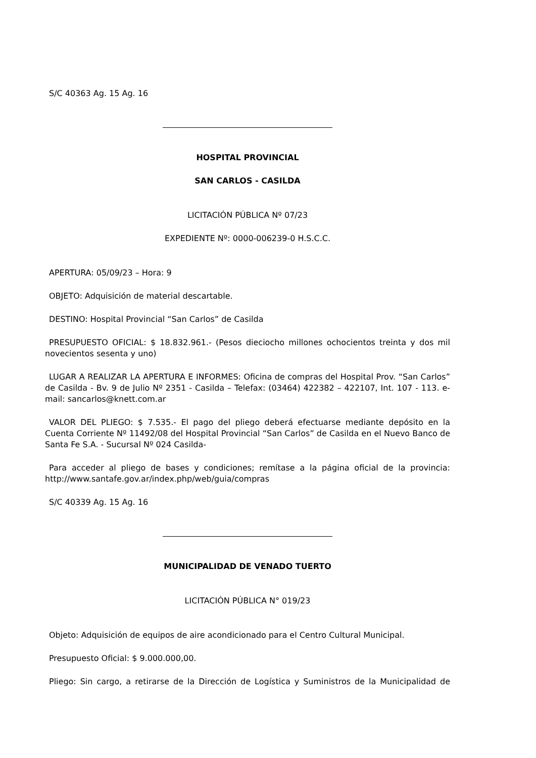S/C 40363 Ag. 15 Ag. 16
HOSPITAL PROVINCIAL
SAN CARLOS - CASILDA
LICITACIÓN PÚBLICA Nº 07/23
EXPEDIENTE Nº: 0000-006239-0 H.S.C.C.
APERTURA: 05/09/23 – Hora: 9
OBJETO: Adquisición de material descartable.
DESTINO: Hospital Provincial “San Carlos” de Casilda
PRESUPUESTO OFICIAL: $ 18.832.961.- (Pesos dieciocho millones ochocientos treinta y dos mil novecientos sesenta y uno)
LUGAR A REALIZAR LA APERTURA E INFORMES: Oficina de compras del Hospital Prov. “San Carlos” de Casilda - Bv. 9 de Julio Nº 2351 - Casilda – Telefax: (03464) 422382 – 422107, Int. 107 - 113. e-mail: sancarlos@knett.com.ar
VALOR DEL PLIEGO: $ 7.535.- El pago del pliego deberá efectuarse mediante depósito en la Cuenta Corriente Nº 11492/08 del Hospital Provincial “San Carlos” de Casilda en el Nuevo Banco de Santa Fe S.A. - Sucursal Nº 024 Casilda-
Para acceder al pliego de bases y condiciones; remítase a la página oficial de la provincia: http://www.santafe.gov.ar/index.php/web/guia/compras
S/C 40339 Ag. 15 Ag. 16
MUNICIPALIDAD DE VENADO TUERTO
LICITACIÓN PÚBLICA N° 019/23
Objeto: Adquisición de equipos de aire acondicionado para el Centro Cultural Municipal.
Presupuesto Oficial: $ 9.000.000,00.
Pliego: Sin cargo, a retirarse de la Dirección de Logística y Suministros de la Municipalidad de